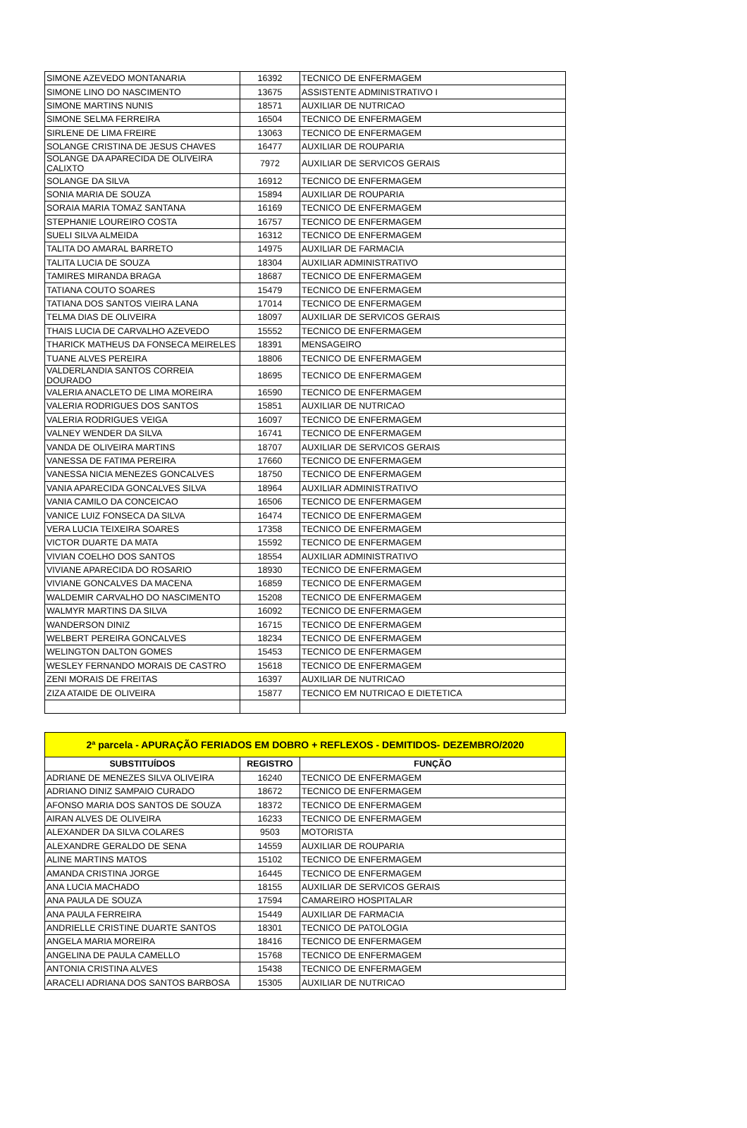| SIMONE AZEVEDO MONTANARIA | 16392 | TECNICO DE ENFERMAGEM |
| SIMONE LINO DO NASCIMENTO | 13675 | ASSISTENTE ADMINISTRATIVO I |
| SIMONE MARTINS NUNIS | 18571 | AUXILIAR DE NUTRICAO |
| SIMONE SELMA FERREIRA | 16504 | TECNICO DE ENFERMAGEM |
| SIRLENE DE LIMA FREIRE | 13063 | TECNICO DE ENFERMAGEM |
| SOLANGE CRISTINA DE JESUS CHAVES | 16477 | AUXILIAR DE ROUPARIA |
| SOLANGE DA APARECIDA DE OLIVEIRA CALIXTO | 7972 | AUXILIAR DE SERVICOS GERAIS |
| SOLANGE DA SILVA | 16912 | TECNICO DE ENFERMAGEM |
| SONIA MARIA DE SOUZA | 15894 | AUXILIAR DE ROUPARIA |
| SORAIA MARIA TOMAZ SANTANA | 16169 | TECNICO DE ENFERMAGEM |
| STEPHANIE LOUREIRO COSTA | 16757 | TECNICO DE ENFERMAGEM |
| SUELI SILVA ALMEIDA | 16312 | TECNICO DE ENFERMAGEM |
| TALITA DO AMARAL BARRETO | 14975 | AUXILIAR DE FARMACIA |
| TALITA LUCIA DE SOUZA | 18304 | AUXILIAR ADMINISTRATIVO |
| TAMIRES MIRANDA BRAGA | 18687 | TECNICO DE ENFERMAGEM |
| TATIANA COUTO SOARES | 15479 | TECNICO DE ENFERMAGEM |
| TATIANA DOS SANTOS VIEIRA LANA | 17014 | TECNICO DE ENFERMAGEM |
| TELMA DIAS DE OLIVEIRA | 18097 | AUXILIAR DE SERVICOS GERAIS |
| THAIS LUCIA DE CARVALHO AZEVEDO | 15552 | TECNICO DE ENFERMAGEM |
| THARICK MATHEUS DA FONSECA MEIRELES | 18391 | MENSAGEIRO |
| TUANE ALVES PEREIRA | 18806 | TECNICO DE ENFERMAGEM |
| VALDERLANDIA SANTOS CORREIA DOURADO | 18695 | TECNICO DE ENFERMAGEM |
| VALERIA ANACLETO DE LIMA MOREIRA | 16590 | TECNICO DE ENFERMAGEM |
| VALERIA RODRIGUES DOS SANTOS | 15851 | AUXILIAR DE NUTRICAO |
| VALERIA RODRIGUES VEIGA | 16097 | TECNICO DE ENFERMAGEM |
| VALNEY WENDER DA SILVA | 16741 | TECNICO DE ENFERMAGEM |
| VANDA DE OLIVEIRA MARTINS | 18707 | AUXILIAR DE SERVICOS GERAIS |
| VANESSA DE FATIMA PEREIRA | 17660 | TECNICO DE ENFERMAGEM |
| VANESSA NICIA MENEZES GONCALVES | 18750 | TECNICO DE ENFERMAGEM |
| VANIA APARECIDA GONCALVES SILVA | 18964 | AUXILIAR ADMINISTRATIVO |
| VANIA CAMILO DA CONCEICAO | 16506 | TECNICO DE ENFERMAGEM |
| VANICE LUIZ FONSECA DA SILVA | 16474 | TECNICO DE ENFERMAGEM |
| VERA LUCIA TEIXEIRA SOARES | 17358 | TECNICO DE ENFERMAGEM |
| VICTOR DUARTE DA MATA | 15592 | TECNICO DE ENFERMAGEM |
| VIVIAN COELHO DOS SANTOS | 18554 | AUXILIAR ADMINISTRATIVO |
| VIVIANE APARECIDA DO ROSARIO | 18930 | TECNICO DE ENFERMAGEM |
| VIVIANE GONCALVES DA MACENA | 16859 | TECNICO DE ENFERMAGEM |
| WALDEMIR CARVALHO DO NASCIMENTO | 15208 | TECNICO DE ENFERMAGEM |
| WALMYR MARTINS DA SILVA | 16092 | TECNICO DE ENFERMAGEM |
| WANDERSON DINIZ | 16715 | TECNICO DE ENFERMAGEM |
| WELBERT PEREIRA GONCALVES | 18234 | TECNICO DE ENFERMAGEM |
| WELINGTON DALTON GOMES | 15453 | TECNICO DE ENFERMAGEM |
| WESLEY FERNANDO MORAIS DE CASTRO | 15618 | TECNICO DE ENFERMAGEM |
| ZENI MORAIS DE FREITAS | 16397 | AUXILIAR DE NUTRICAO |
| ZIZA ATAIDE DE OLIVEIRA | 15877 | TECNICO EM NUTRICAO E DIETETICA |
| 2ª parcela - APURAÇÃO FERIADOS EM DOBRO + REFLEXOS - DEMITIDOS- DEZEMBRO/2020 | | |
| SUBSTITUÍDOS | REGISTRO | FUNÇÃO |
| ADRIANE DE MENEZES SILVA OLIVEIRA | 16240 | TECNICO DE ENFERMAGEM |
| ADRIANO DINIZ SAMPAIO CURADO | 18672 | TECNICO DE ENFERMAGEM |
| AFONSO MARIA DOS SANTOS DE SOUZA | 18372 | TECNICO DE ENFERMAGEM |
| AIRAN ALVES DE OLIVEIRA | 16233 | TECNICO DE ENFERMAGEM |
| ALEXANDER DA SILVA COLARES | 9503 | MOTORISTA |
| ALEXANDRE GERALDO DE SENA | 14559 | AUXILIAR DE ROUPARIA |
| ALINE MARTINS MATOS | 15102 | TECNICO DE ENFERMAGEM |
| AMANDA CRISTINA JORGE | 16445 | TECNICO DE ENFERMAGEM |
| ANA LUCIA MACHADO | 18155 | AUXILIAR DE SERVICOS GERAIS |
| ANA PAULA DE SOUZA | 17594 | CAMAREIRO HOSPITALAR |
| ANA PAULA FERREIRA | 15449 | AUXILIAR DE FARMACIA |
| ANDRIELLE CRISTINE DUARTE SANTOS | 18301 | TECNICO DE PATOLOGIA |
| ANGELA MARIA MOREIRA | 18416 | TECNICO DE ENFERMAGEM |
| ANGELINA DE PAULA CAMELLO | 15768 | TECNICO DE ENFERMAGEM |
| ANTONIA CRISTINA ALVES | 15438 | TECNICO DE ENFERMAGEM |
| ARACELI ADRIANA DOS SANTOS BARBOSA | 15305 | AUXILIAR DE NUTRICAO |